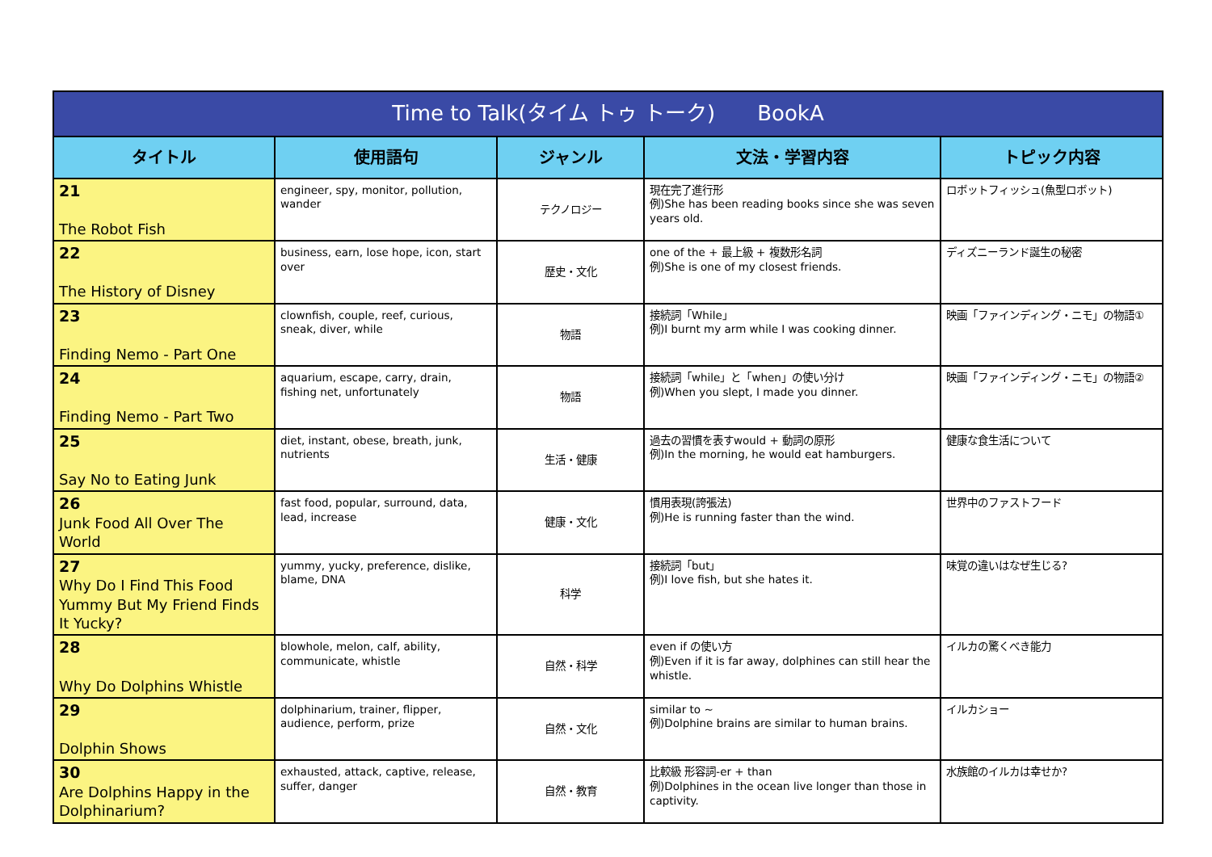| Time to Talk(タイム トゥ トーク) BookA | | | | |
| --- | --- | --- | --- | --- |
| タイトル | 使用語句 | ジャンル | 文法・学習内容 | トピック内容 |
| 21 The Robot Fish | engineer, spy, monitor, pollution, wander | テクノロジー | 現在完了進行形 例)She has been reading books since she was seven years old. | ロボットフィッシュ(魚型ロボット) |
| 22 The History of Disney | business, earn, lose hope, icon, start over | 歴史・文化 | one of the + 最上級 + 複数形名詞 例)She is one of my closest friends. | ディズニーランド誕生の秘密 |
| 23 Finding Nemo - Part One | clownfish, couple, reef, curious, sneak, diver, while | 物語 | 接続詞「While」 例)I burnt my arm while I was cooking dinner. | 映画「ファインディング・ニモ」の物語① |
| 24 Finding Nemo - Part Two | aquarium, escape, carry, drain, fishing net, unfortunately | 物語 | 接続詞「while」と「when」の使い分け 例)When you slept, I made you dinner. | 映画「ファインディング・ニモ」の物語② |
| 25 Say No to Eating Junk | diet, instant, obese, breath, junk, nutrients | 生活・健康 | 過去の習慣を表すwould + 動詞の原形 例)In the morning, he would eat hamburgers. | 健康な食生活について |
| 26 Junk Food All Over The World | fast food, popular, surround, data, lead, increase | 健康・文化 | 慣用表現(誇張法) 例)He is running faster than the wind. | 世界中のファストフード |
| 27 Why Do I Find This Food Yummy But My Friend Finds It Yucky? | yummy, yucky, preference, dislike, blame, DNA | 科学 | 接続詞「but」 例)I love fish, but she hates it. | 味覚の違いはなぜ生じる? |
| 28 Why Do Dolphins Whistle | blowhole, melon, calf, ability, communicate, whistle | 自然・科学 | even if の使い方 例)Even if it is far away, dolphines can still hear the whistle. | イルカの驚くべき能力 |
| 29 Dolphin Shows | dolphinarium, trainer, flipper, audience, perform, prize | 自然・文化 | similar to ~ 例)Dolphine brains are similar to human brains. | イルカショー |
| 30 Are Dolphins Happy in the Dolphinarium? | exhausted, attack, captive, release, suffer, danger | 自然・教育 | 比較級 形容詞-er + than 例)Dolphines in the ocean live longer than those in captivity. | 水族館のイルカは幸せか? |